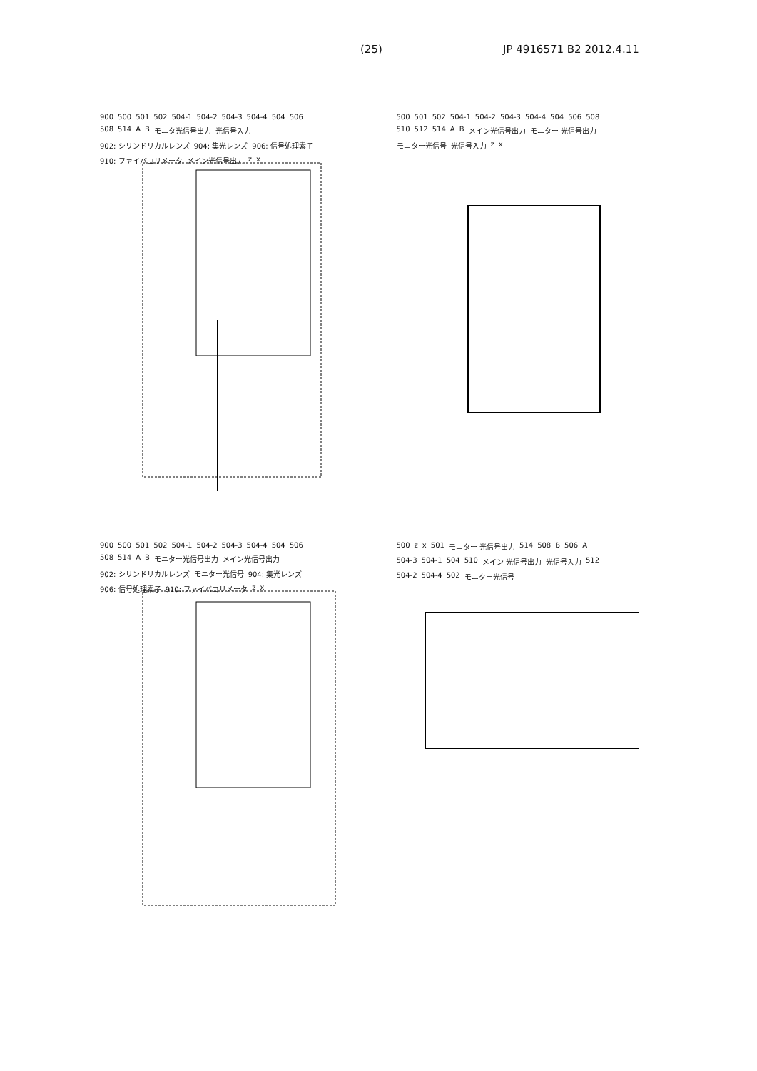(25) JP 4916571 B2 2012.4.11
900 500 501 502 504-1 504-2 504-3 504-4 504 506 508 514 A B モニタ光信号出力 光信号入力 902: シリンドリカルレンズ 904: 集光レンズ 906: 信号処理素子 910: ファイバコリメータ メイン光信号出力 z x
500 501 502 504-1 504-2 504-3 504-4 504 506 508 510 512 514 A B メイン光信号出力 モニター 光信号出力 モニター光信号 光信号入力 z x
900 500 501 502 504-1 504-2 504-3 504-4 504 506 508 514 A B モニター光信号出力 メイン光信号出力 902: シリンドリカルレンズ モニター光信号 904: 集光レンズ 906: 信号処理素子 910: ファイバコリメータ z x
500 z x 501 モニター 光信号出力 514 508 B 506 A 504-3 504-1 504 510 メイン 光信号出力 光信号入力 512 504-2 504-4 502 モニター光信号